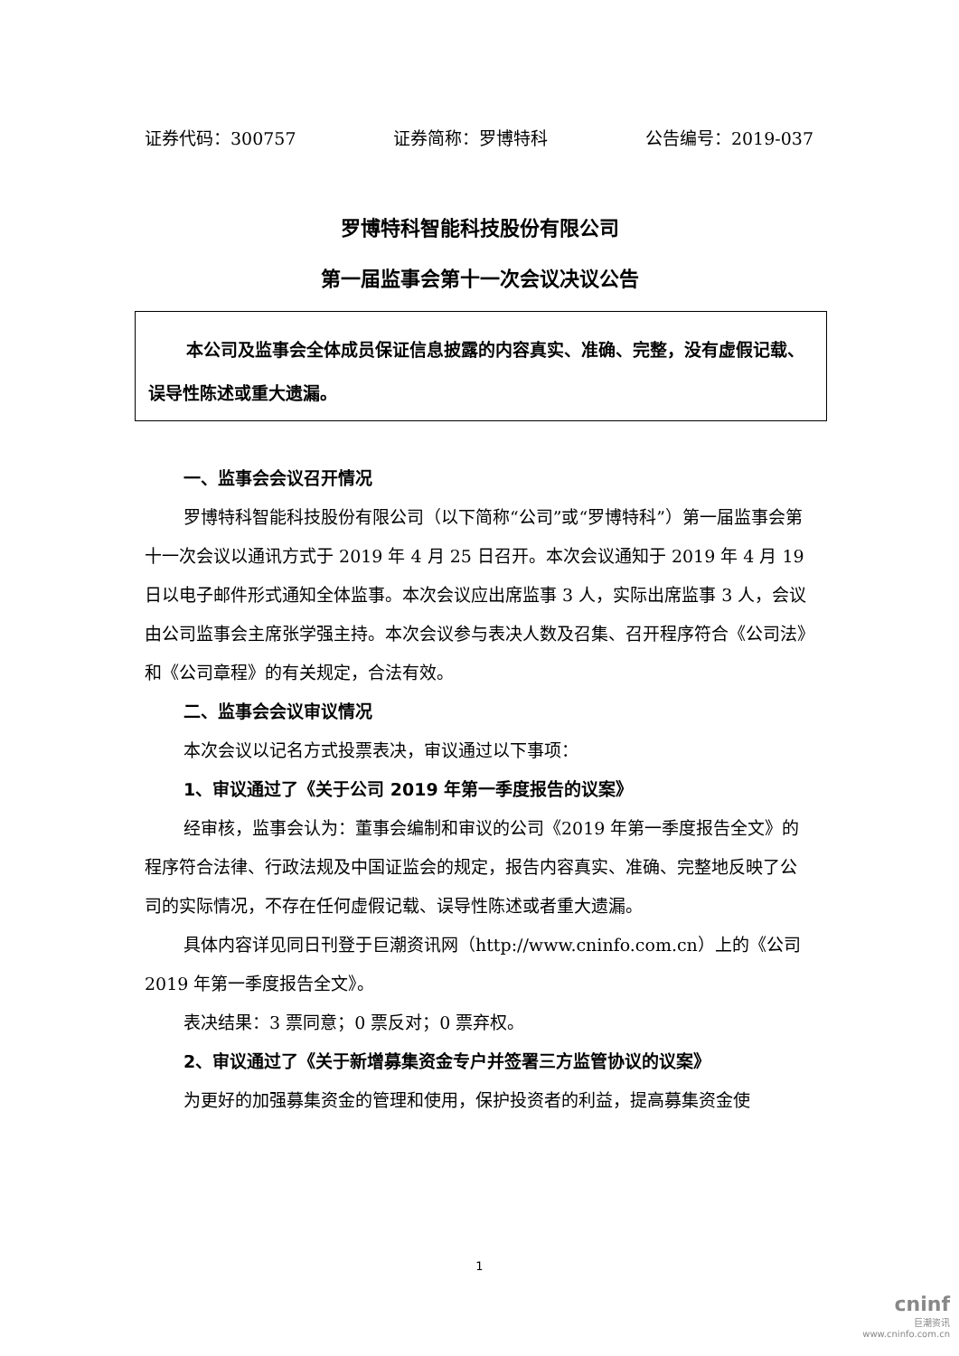证券代码：300757 证券简称：罗博特科 公告编号：2019-037
罗博特科智能科技股份有限公司
第一届监事会第十一次会议决议公告
本公司及监事会全体成员保证信息披露的内容真实、准确、完整，没有虚假记载、误导性陈述或重大遗漏。
一、监事会会议召开情况
罗博特科智能科技股份有限公司（以下简称“公司”或“罗博特科”）第一届监事会第十一次会议以通讯方式于 2019 年 4 月 25 日召开。本次会议通知于 2019 年 4 月 19 日以电子邮件形式通知全体监事。本次会议应出席监事 3 人，实际出席监事 3 人，会议由公司监事会主席张学强主持。本次会议参与表决人数及召集、召开程序符合《公司法》和《公司章程》的有关规定，合法有效。
二、监事会会议审议情况
本次会议以记名方式投票表决，审议通过以下事项：
1、审议通过了《关于公司 2019 年第一季度报告的议案》
经审核，监事会认为：董事会编制和审议的公司《2019 年第一季度报告全文》的程序符合法律、行政法规及中国证监会的规定，报告内容真实、准确、完整地反映了公司的实际情况，不存在任何虚假记载、误导性陈述或者重大遗漏。
具体内容详见同日刊登于巨潮资讯网（http://www.cninfo.com.cn）上的《公司 2019 年第一季度报告全文》。
表决结果：3 票同意；0 票反对；0 票弃权。
2、审议通过了《关于新增募集资金专户并签署三方监管协议的议案》
为更好的加强募集资金的管理和使用，保护投资者的利益，提高募集资金使
1
cninf
巨潮资讯
www.cninfo.com.cn